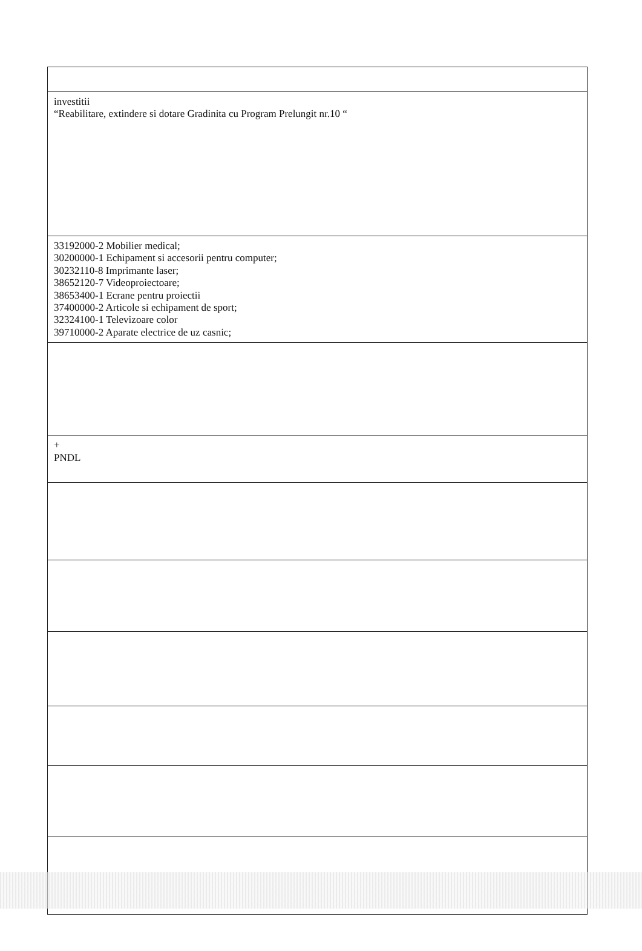| investitii “Reabilitare, extindere si dotare Gradinita cu Program Prelungit nr.10 “ |
| 33192000-2 Mobilier medical; 30200000-1 Echipament si accesorii pentru computer; 30232110-8 Imprimante laser; 38652120-7 Videoproiectoare; 38653400-1 Ecrane pentru proiectii 37400000-2 Articole si echipament de sport; 32324100-1 Televizoare color 39710000-2 Aparate electrice de uz casnic; |
| + PNDL |